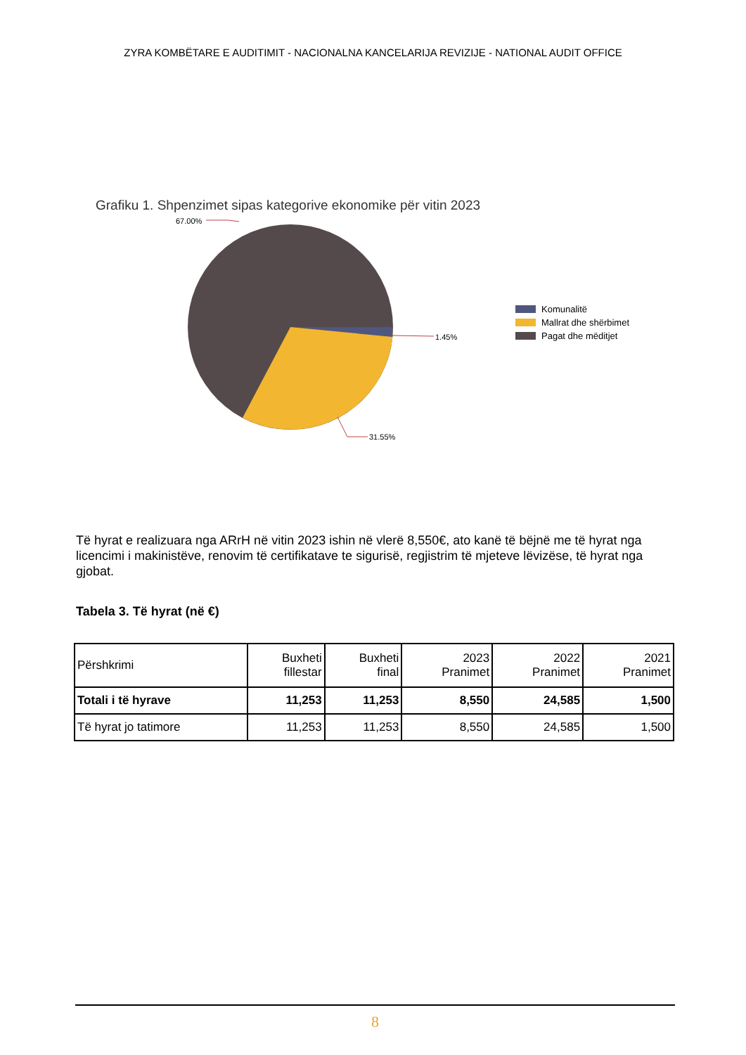ZYRA KOMBËTARE E AUDITIMIT - NACIONALNA KANCELARIJA REVIZIJE - NATIONAL AUDIT OFFICE
Grafiku 1. Shpenzimet sipas kategorive ekonomike për vitin 2023
67.00%
1.45%
31.55%
Komunalitë
Mallrat dhe shërbimet
Pagat dhe mëditjet
Të hyrat e realizuara nga ARrH në vitin 2023 ishin në vlerë 8,550€, ato kanë të bëjnë me të hyrat nga licencimi i makinistëve, renovim të certifikatave te sigurisë, regjistrim të mjeteve lëvizëse, të hyrat nga gjobat.
Tabela 3. Të hyrat (në €)
| Përshkrimi | Buxheti fillestar | Buxheti final | 2023 Pranimet | 2022 Pranimet | 2021 Pranimet |
| --- | --- | --- | --- | --- | --- |
| Totali i të hyrave | 11,253 | 11,253 | 8,550 | 24,585 | 1,500 |
| Të hyrat jo tatimore | 11,253 | 11,253 | 8,550 | 24,585 | 1,500 |
8